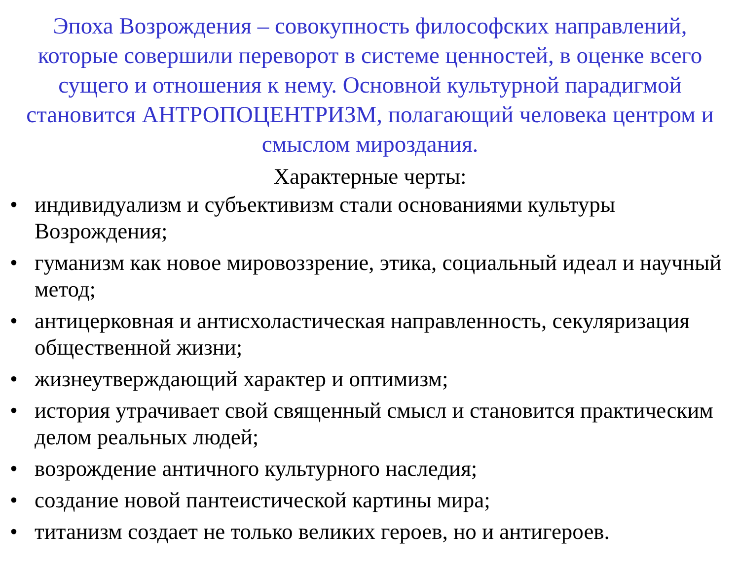Эпоха Возрождения – совокупность философских направлений, которые совершили переворот в системе ценностей, в оценке всего сущего и отношения к нему. Основной культурной парадигмой становится АНТРОПОЦЕНТРИЗМ, полагающий человека центром и смыслом мироздания.
Характерные черты:
• индивидуализм и субъективизм стали основаниями культуры Возрождения;
• гуманизм как новое мировоззрение, этика, социальный идеал и научный метод;
• антицерковная и антисхоластическая направленность, секуляризация общественной жизни;
• жизнеутверждающий характер и оптимизм;
• история утрачивает свой священный смысл и становится практическим делом реальных людей;
• возрождение античного культурного наследия;
• создание новой пантеистической картины мира;
• титанизм создает не только великих героев, но и антигероев.